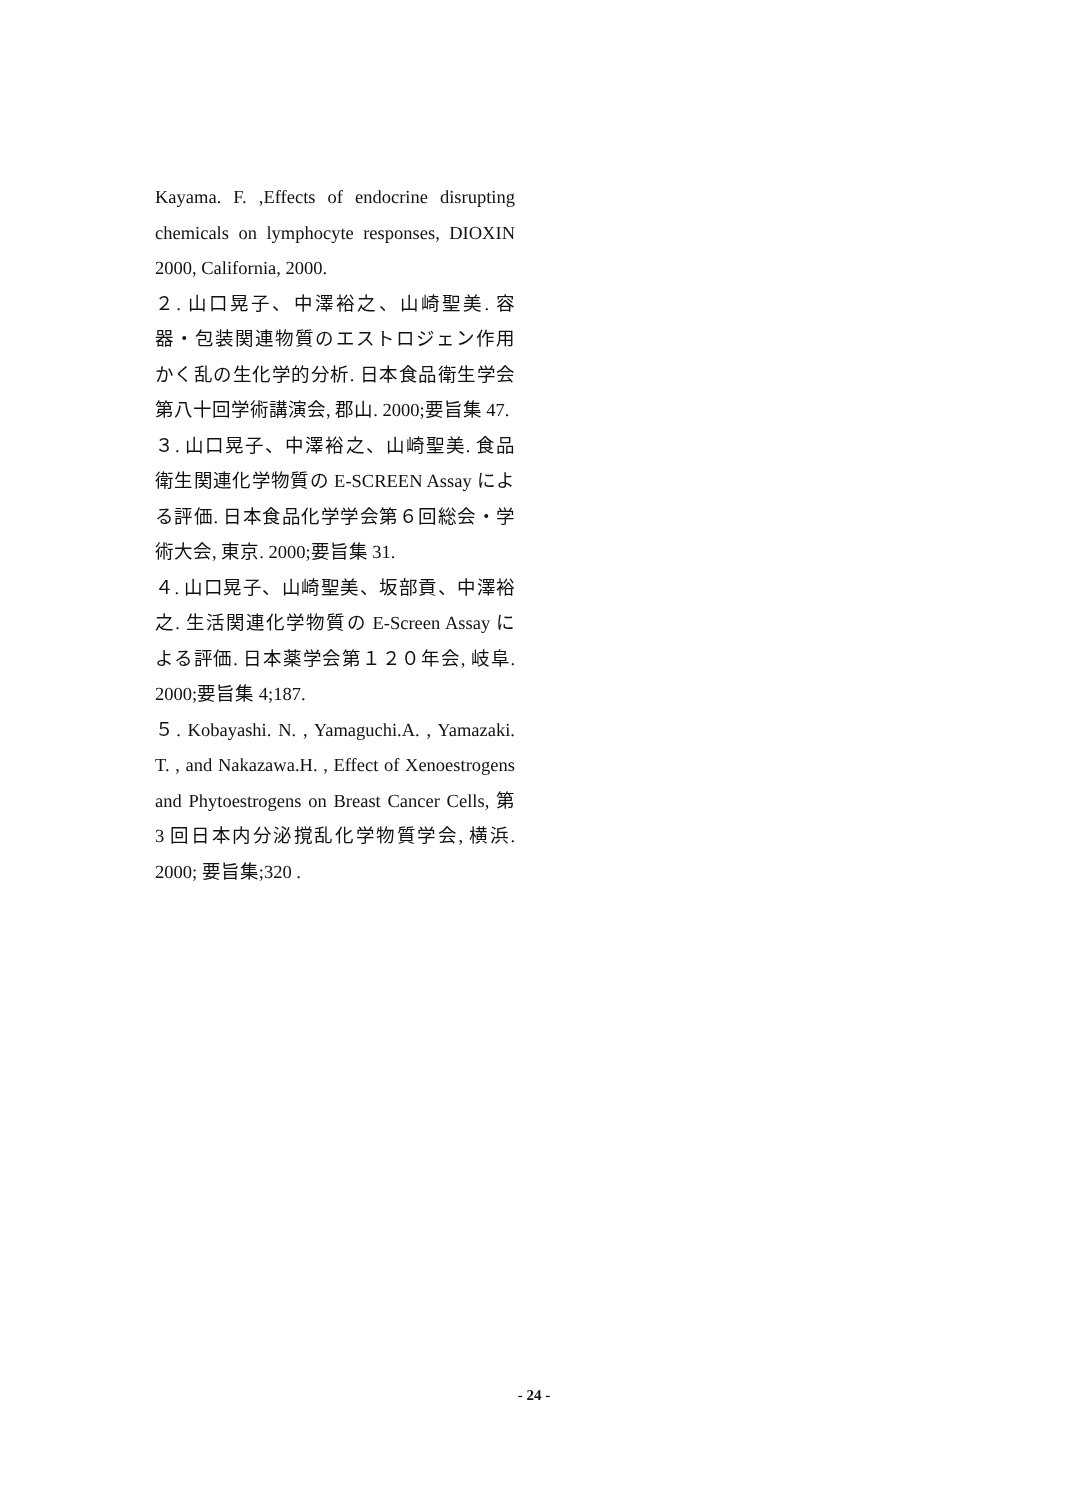Kayama. F. ,Effects of endocrine disrupting chemicals on lymphocyte responses, DIOXIN 2000, California, 2000.
２. 山口晃子、中澤裕之、山崎聖美. 容器・包装関連物質のエストロジェン作用かく乱の生化学的分析. 日本食品衛生学会第八十回学術講演会, 郡山. 2000;要旨集 47.
３. 山口晃子、中澤裕之、山崎聖美. 食品衛生関連化学物質の E-SCREEN Assay による評価. 日本食品化学学会第６回総会・学術大会, 東京. 2000;要旨集 31.
４. 山口晃子、山崎聖美、坂部貢、中澤裕之. 生活関連化学物質の E-Screen Assay による評価. 日本薬学会第１２０年会, 岐阜. 2000;要旨集 4;187.
５. Kobayashi. N. , Yamaguchi.A. , Yamazaki. T. , and Nakazawa.H. , Effect of Xenoestrogens and Phytoestrogens on Breast Cancer Cells, 第 3 回日本内分泌撹乱化学物質学会, 横浜. 2000; 要旨集;320 .
- 24 -